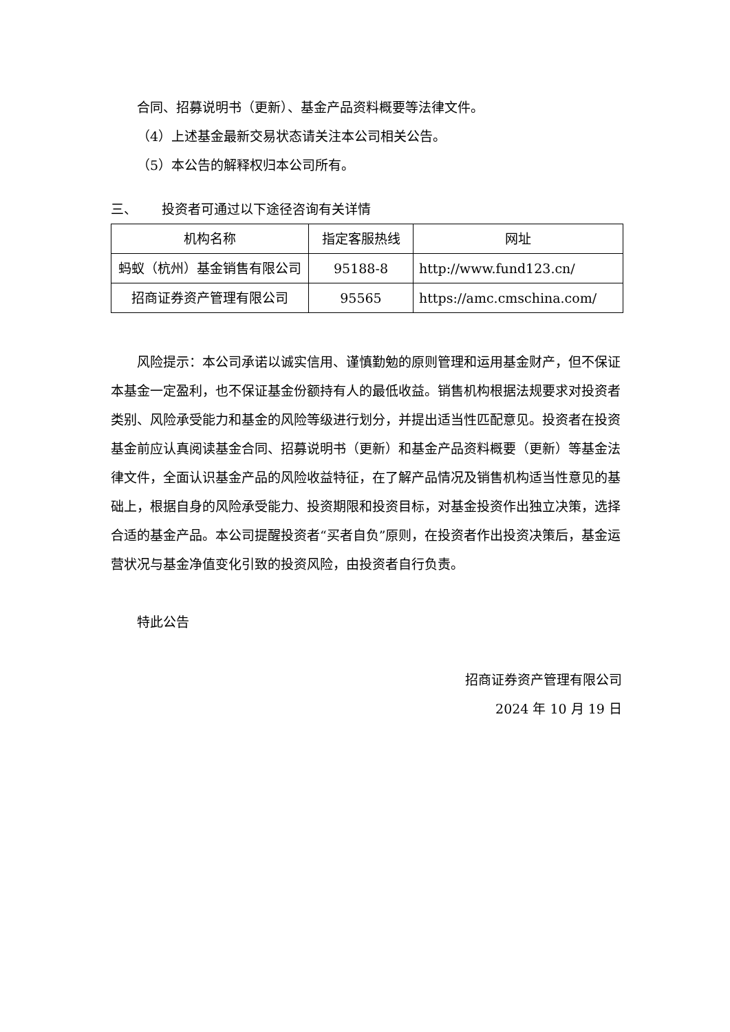合同、招募说明书（更新）、基金产品资料概要等法律文件。
（4）上述基金最新交易状态请关注本公司相关公告。
（5）本公告的解释权归本公司所有。
三、 投资者可通过以下途径咨询有关详情
| 机构名称 | 指定客服热线 | 网址 |
| --- | --- | --- |
| 蚂蚁（杭州）基金销售有限公司 | 95188-8 | http://www.fund123.cn/ |
| 招商证券资产管理有限公司 | 95565 | https://amc.cmschina.com/ |
风险提示：本公司承诺以诚实信用、谨慎勤勉的原则管理和运用基金财产，但不保证本基金一定盈利，也不保证基金份额持有人的最低收益。销售机构根据法规要求对投资者类别、风险承受能力和基金的风险等级进行划分，并提出适当性匹配意见。投资者在投资基金前应认真阅读基金合同、招募说明书（更新）和基金产品资料概要（更新）等基金法律文件，全面认识基金产品的风险收益特征，在了解产品情况及销售机构适当性意见的基础上，根据自身的风险承受能力、投资期限和投资目标，对基金投资作出独立决策，选择合适的基金产品。本公司提醒投资者“买者自负”原则，在投资者作出投资决策后，基金运营状况与基金净值变化引致的投资风险，由投资者自行负责。
特此公告
招商证券资产管理有限公司
2024 年 10 月 19 日